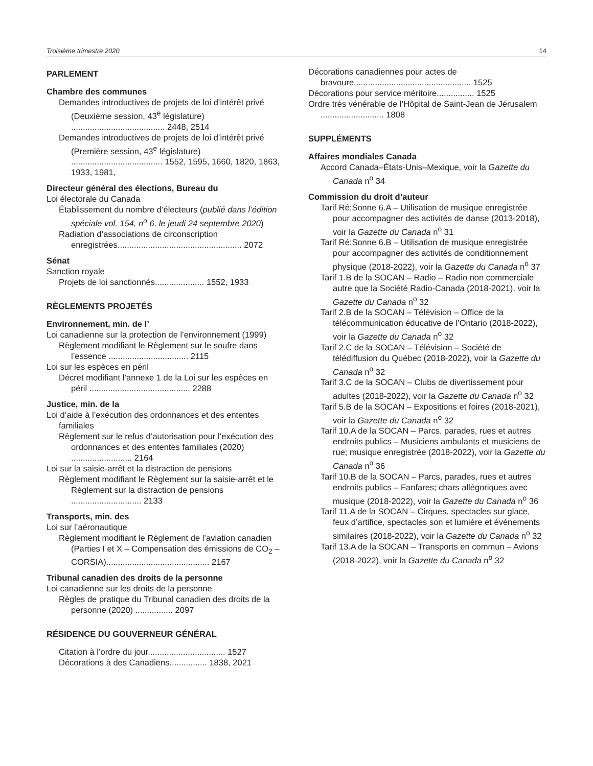Troisième trimestre 2020 14
PARLEMENT
Chambre des communes
Demandes introductives de projets de loi d’intérêt privé (Deuxième session, 43<sup>e</sup> législature) ........................................ 2448, 2514
Demandes introductives de projets de loi d’intérêt privé (Première session, 43<sup>e</sup> législature) ....................................... 1552, 1595, 1660, 1820, 1863, 1933, 1981,
Directeur général des élections, Bureau du
Loi électorale du Canada
Établissement du nombre d’électeurs (publié dans l’édition spéciale vol. 154, n<sup>o</sup> 6, le jeudi 24 septembre 2020)
Radiation d’associations de circonscription enregistrées..................................................... 2072
Sénat
Sanction royale
Projets de loi sanctionnés..................... 1552, 1933
RÈGLEMENTS PROJETÉS
Environnement, min. de l’
Loi canadienne sur la protection de l’environnement (1999)
Règlement modifiant le Règlement sur le soufre dans l’essence .................................. 2115
Loi sur les espèces en péril
Décret modifiant l’annexe 1 de la Loi sur les espèces en péril ........................................... 2288
Justice, min. de la
Loi d’aide à l’exécution des ordonnances et des ententes familiales
Règlement sur le refus d’autorisation pour l’exécution des ordonnances et des ententes familiales (2020) .......................... 2164
Loi sur la saisie-arrêt et la distraction de pensions
Règlement modifiant le Règlement sur la saisie-arrêt et le Règlement sur la distraction de pensions .............................. 2133
Transports, min. des
Loi sur l’aéronautique
Règlement modifiant le Règlement de l’aviation canadien (Parties I et X – Compensation des émissions de CO<sub>2</sub> – CORSIA)............................................ 2167
Tribunal canadien des droits de la personne
Loi canadienne sur les droits de la personne
Règles de pratique du Tribunal canadien des droits de la personne (2020) ................ 2097
RÉSIDENCE DU GOUVERNEUR GÉNÉRAL
Citation à l’ordre du jour................................. 1527
Décorations à des Canadiens................ 1838, 2021
Décorations canadiennes pour actes de bravoure.................................................. 1525
Décorations pour service méritoire................ 1525
Ordre très vénérable de l’Hôpital de Saint-Jean de Jérusalem ........................... 1808
SUPPLÉMENTS
Affaires mondiales Canada
Accord Canada–États-Unis–Mexique, voir la Gazette du Canada n<sup>o</sup> 34
Commission du droit d’auteur
Tarif Ré:Sonne 6.A – Utilisation de musique enregistrée pour accompagner des activités de danse (2013-2018), voir la Gazette du Canada n<sup>o</sup> 31
Tarif Ré:Sonne 6.B – Utilisation de musique enregistrée pour accompagner des activités de conditionnement physique (2018-2022), voir la Gazette du Canada n<sup>o</sup> 37
Tarif 1.B de la SOCAN – Radio – Radio non commerciale autre que la Société Radio-Canada (2018-2021), voir la Gazette du Canada n<sup>o</sup> 32
Tarif 2.B de la SOCAN – Télévision – Office de la télécommunication éducative de l’Ontario (2018-2022), voir la Gazette du Canada n<sup>o</sup> 32
Tarif 2.C de la SOCAN – Télévision – Société de télédiffusion du Québec (2018-2022), voir la Gazette du Canada n<sup>o</sup> 32
Tarif 3.C de la SOCAN – Clubs de divertissement pour adultes (2018-2022), voir la Gazette du Canada n<sup>o</sup> 32
Tarif 5.B de la SOCAN – Expositions et foires (2018-2021), voir la Gazette du Canada n<sup>o</sup> 32
Tarif 10.A de la SOCAN – Parcs, parades, rues et autres endroits publics – Musiciens ambulants et musiciens de rue; musique enregistrée (2018-2022), voir la Gazette du Canada n<sup>o</sup> 36
Tarif 10.B de la SOCAN – Parcs, parades, rues et autres endroits publics – Fanfares; chars allégoriques avec musique (2018-2022), voir la Gazette du Canada n<sup>o</sup> 36
Tarif 11.A de la SOCAN – Cirques, spectacles sur glace, feux d’artifice, spectacles son et lumière et événements similaires (2018-2022), voir la Gazette du Canada n<sup>o</sup> 32
Tarif 13.A de la SOCAN – Transports en commun – Avions (2018-2022), voir la Gazette du Canada n<sup>o</sup> 32